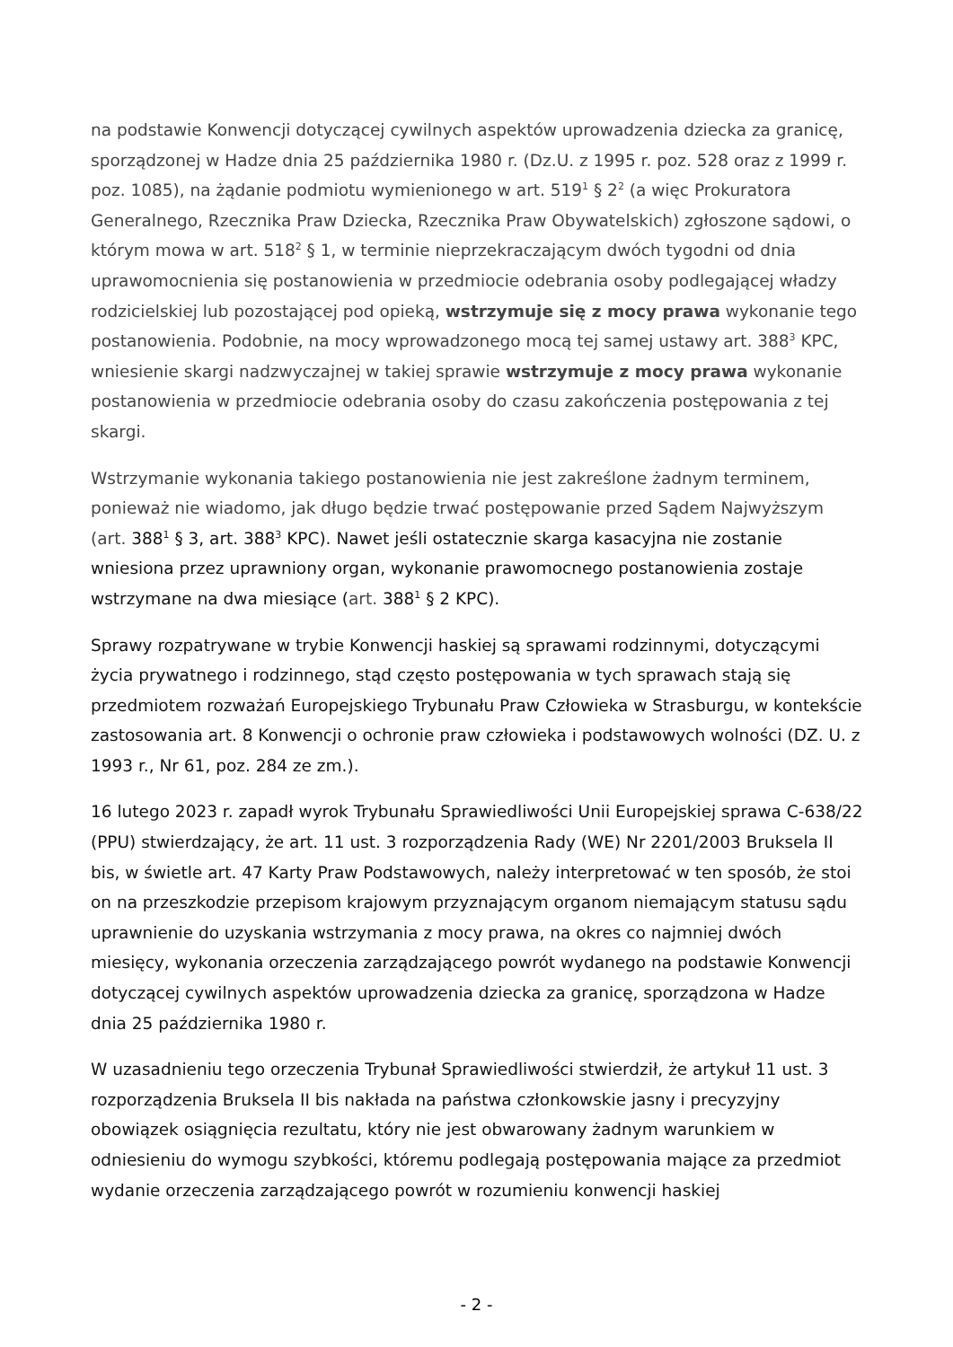na podstawie Konwencji dotyczącej cywilnych aspektów uprowadzenia dziecka za granicę, sporządzonej w Hadze dnia 25 października 1980 r. (Dz.U. z 1995 r. poz. 528 oraz z 1999 r. poz. 1085), na żądanie podmiotu wymienionego w art. 519<sup>1</sup> § 2<sup>2</sup> (a więc Prokuratora Generalnego, Rzecznika Praw Dziecka, Rzecznika Praw Obywatelskich) zgłoszone sądowi, o którym mowa w art. 518<sup>2</sup> § 1, w terminie nieprzekraczającym dwóch tygodni od dnia uprawomocnienia się postanowienia w przedmiocie odebrania osoby podlegającej władzy rodzicielskiej lub pozostającej pod opieką, wstrzymuje się z mocy prawa wykonanie tego postanowienia. Podobnie, na mocy wprowadzonego mocą tej samej ustawy art. 388<sup>3</sup> KPC, wniesienie skargi nadzwyczajnej w takiej sprawie wstrzymuje z mocy prawa wykonanie postanowienia w przedmiocie odebrania osoby do czasu zakończenia postępowania z tej skargi.
Wstrzymanie wykonania takiego postanowienia nie jest zakreślone żadnym terminem, ponieważ nie wiadomo, jak długo będzie trwać postępowanie przed Sądem Najwyższym (art. 388<sup>1</sup> § 3, art. 388<sup>3</sup> KPC). Nawet jeśli ostatecznie skarga kasacyjna nie zostanie wniesiona przez uprawniony organ, wykonanie prawomocnego postanowienia zostaje wstrzymane na dwa miesiące (art. 388<sup>1</sup> § 2 KPC).
Sprawy rozpatrywane w trybie Konwencji haskiej są sprawami rodzinnymi, dotyczącymi życia prywatnego i rodzinnego, stąd często postępowania w tych sprawach stają się przedmiotem rozważań Europejskiego Trybunału Praw Człowieka w Strasburgu, w kontekście zastosowania art. 8 Konwencji o ochronie praw człowieka i podstawowych wolności (DZ. U. z 1993 r., Nr 61, poz. 284 ze zm.).
16 lutego 2023 r. zapadł wyrok Trybunału Sprawiedliwości Unii Europejskiej sprawa C-638/22 (PPU) stwierdzający, że art. 11 ust. 3 rozporządzenia Rady (WE) Nr 2201/2003 Bruksela II bis, w świetle art. 47 Karty Praw Podstawowych, należy interpretować w ten sposób, że stoi on na przeszkodzie przepisom krajowym przyznającym organom niemającym statusu sądu uprawnienie do uzyskania wstrzymania z mocy prawa, na okres co najmniej dwóch miesięcy, wykonania orzeczenia zarządzającego powrót wydanego na podstawie Konwencji dotyczącej cywilnych aspektów uprowadzenia dziecka za granicę, sporządzona w Hadze dnia 25 października 1980 r.
W uzasadnieniu tego orzeczenia Trybunał Sprawiedliwości stwierdził, że artykuł 11 ust. 3 rozporządzenia Bruksela II bis nakłada na państwa członkowskie jasny i precyzyjny obowiązek osiągnięcia rezultatu, który nie jest obwarowany żadnym warunkiem w odniesieniu do wymogu szybkości, któremu podlegają postępowania mające za przedmiot wydanie orzeczenia zarządzającego powrót w rozumieniu konwencji haskiej
- 2 -